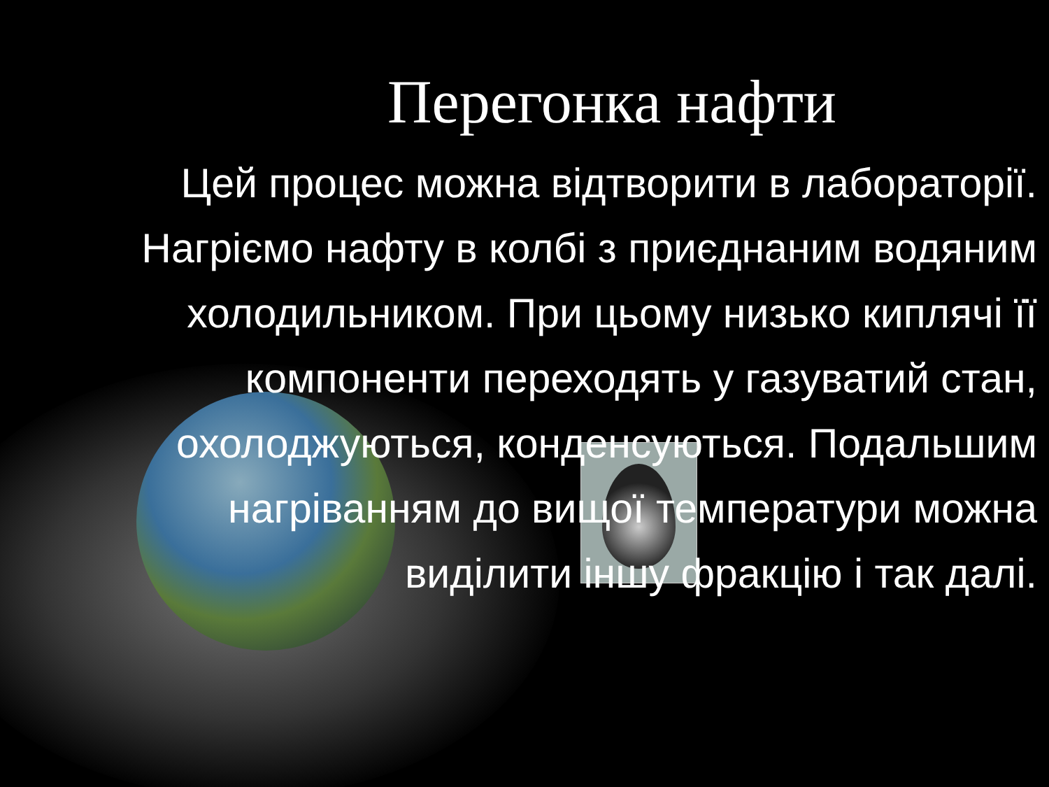Перегонка нафти
Цей процес можна відтворити в лабораторії. Нагріємо нафту в колбі з приєднаним водяним холодильником. При цьому низько киплячі її компоненти переходять у газуватий стан, охолоджуються, конденсуються. Подальшим нагріванням до вищої температури можна виділити іншу фракцію і так далі.